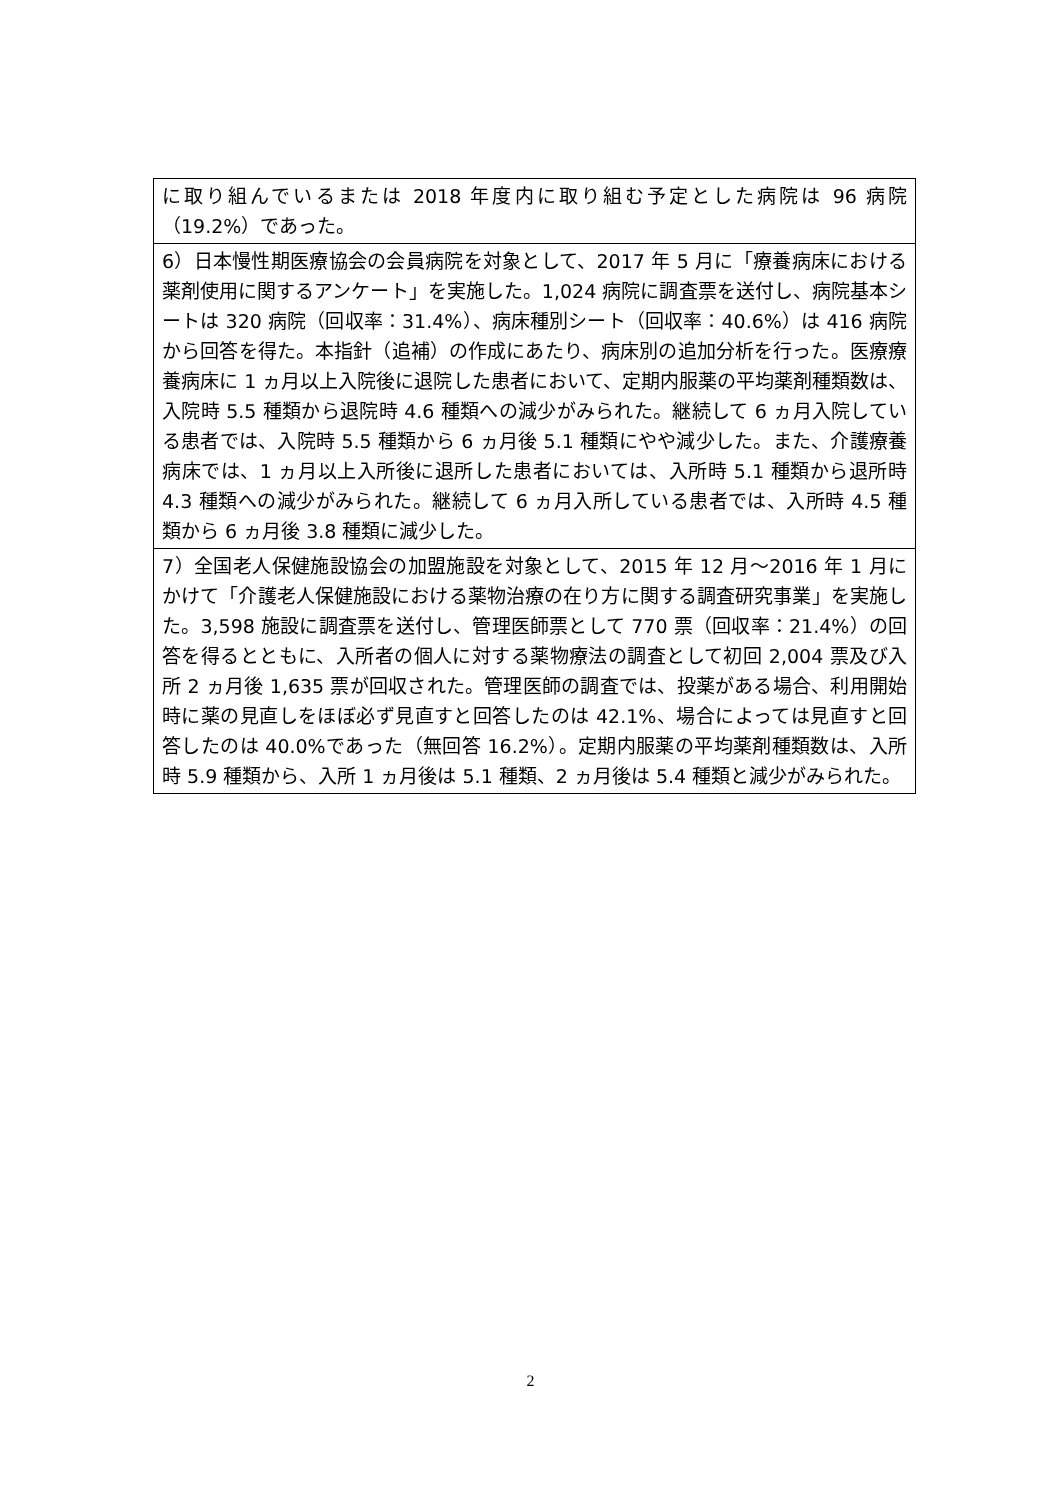| に取り組んでいるまたは 2018 年度内に取り組む予定とした病院は 96 病院（19.2%）であった。 |
| 6）日本慢性期医療協会の会員病院を対象として、2017 年 5 月に「療養病床における薬剤使用に関するアンケート」を実施した。1,024 病院に調査票を送付し、病院基本シートは 320 病院（回収率：31.4%）、病床種別シート（回収率：40.6%）は 416 病院から回答を得た。本指針（追補）の作成にあたり、病床別の追加分析を行った。医療療養病床に 1 ヵ月以上入院後に退院した患者において、定期内服薬の平均薬剤種類数は、入院時 5.5 種類から退院時 4.6 種類への減少がみられた。継続して 6 ヵ月入院している患者では、入院時 5.5 種類から 6 ヵ月後 5.1 種類にやや減少した。また、介護療養病床では、1 ヵ月以上入所後に退所した患者においては、入所時 5.1 種類から退所時 4.3 種類への減少がみられた。継続して 6 ヵ月入所している患者では、入所時 4.5 種類から 6 ヵ月後 3.8 種類に減少した。 |
| 7）全国老人保健施設協会の加盟施設を対象として、2015 年 12 月〜2016 年 1 月にかけて「介護老人保健施設における薬物治療の在り方に関する調査研究事業」を実施した。3,598 施設に調査票を送付し、管理医師票として 770 票（回収率：21.4%）の回答を得るとともに、入所者の個人に対する薬物療法の調査として初回 2,004 票及び入所 2 ヵ月後 1,635 票が回収された。管理医師の調査では、投薬がある場合、利用開始時に薬の見直しをほぼ必ず見直すと回答したのは 42.1%、場合によっては見直すと回答したのは 40.0%であった（無回答 16.2%）。定期内服薬の平均薬剤種類数は、入所時 5.9 種類から、入所 1 ヵ月後は 5.1 種類、2 ヵ月後は 5.4 種類と減少がみられた。 |
2